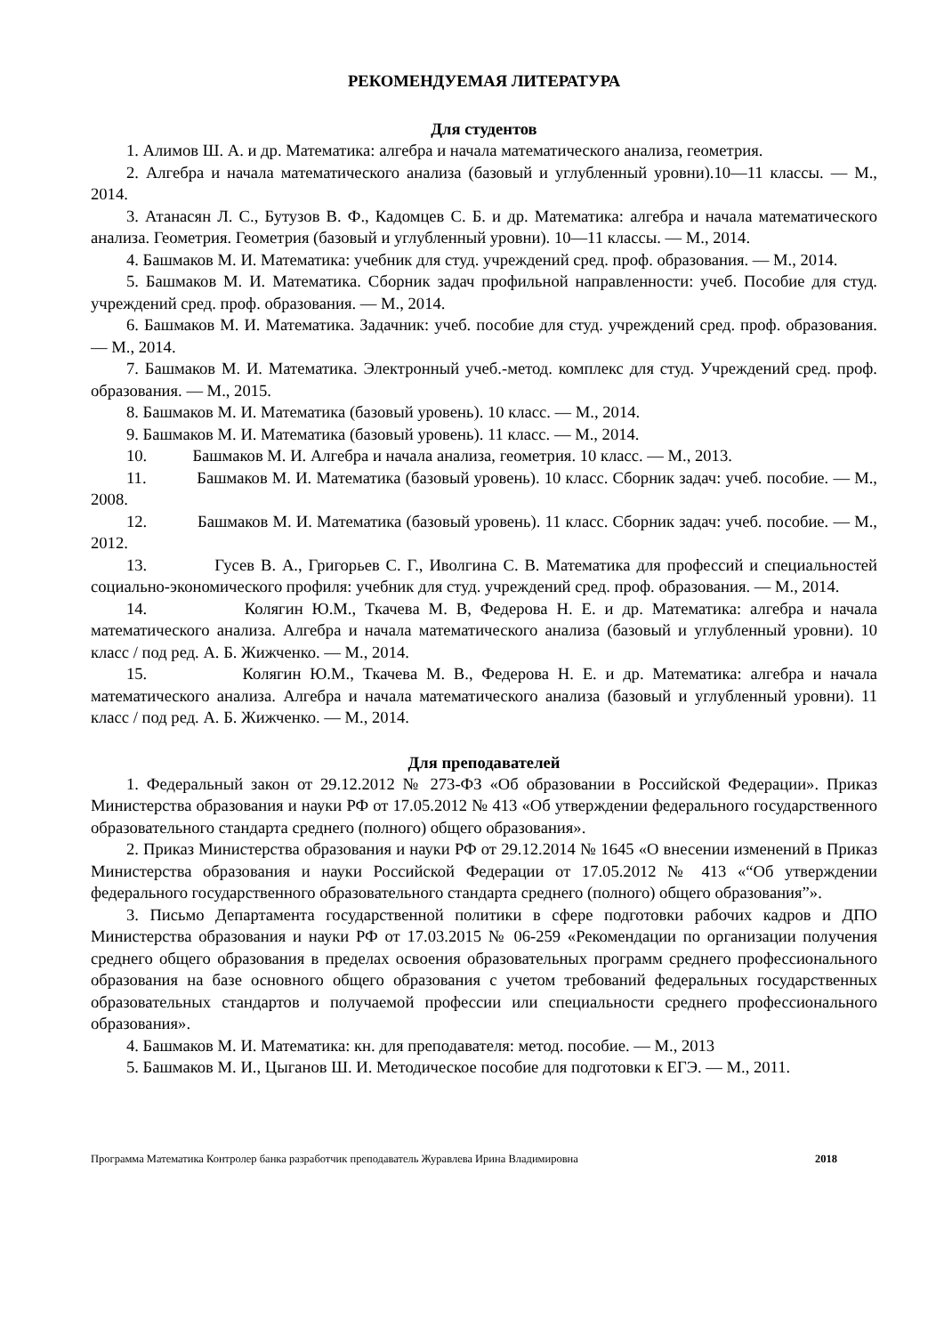РЕКОМЕНДУЕМАЯ ЛИТЕРАТУРА
Для студентов
1. Алимов Ш. А. и др. Математика: алгебра и начала математического анализа, геометрия.
2. Алгебра и начала математического анализа (базовый и углубленный уровни).10—11 классы. — М., 2014.
3. Атанасян Л. С., Бутузов В. Ф., Кадомцев С. Б. и др. Математика: алгебра и начала математического анализа. Геометрия. Геометрия (базовый и углубленный уровни). 10—11 классы. — М., 2014.
4. Башмаков М. И. Математика: учебник для студ. учреждений сред. проф. образования. — М., 2014.
5. Башмаков М. И. Математика. Сборник задач профильной направленности: учеб. Пособие для студ. учреждений сред. проф. образования. — М., 2014.
6. Башмаков М. И. Математика. Задачник: учеб. пособие для студ. учреждений сред. проф. образования. — М., 2014.
7. Башмаков М. И. Математика. Электронный учеб.-метод. комплекс для студ. Учреждений сред. проф. образования. — М., 2015.
8. Башмаков М. И. Математика (базовый уровень). 10 класс. — М., 2014.
9. Башмаков М. И. Математика (базовый уровень). 11 класс. — М., 2014.
10. Башмаков М. И. Алгебра и начала анализа, геометрия. 10 класс. — М., 2013.
11. Башмаков М. И. Математика (базовый уровень). 10 класс. Сборник задач: учеб. пособие. — М., 2008.
12. Башмаков М. И. Математика (базовый уровень). 11 класс. Сборник задач: учеб. пособие. — М., 2012.
13. Гусев В. А., Григорьев С. Г., Иволгина С. В. Математика для профессий и специальностей социально-экономического профиля: учебник для студ. учреждений сред. проф. образования. — М., 2014.
14. Колягин Ю.М., Ткачева М. В, Федерова Н. Е. и др. Математика: алгебра и начала математического анализа. Алгебра и начала математического анализа (базовый и углубленный уровни). 10 класс / под ред. А. Б. Жижченко. — М., 2014.
15. Колягин Ю.М., Ткачева М. В., Федерова Н. Е. и др. Математика: алгебра и начала математического анализа. Алгебра и начала математического анализа (базовый и углубленный уровни). 11 класс / под ред. А. Б. Жижченко. — М., 2014.
Для преподавателей
1. Федеральный закон от 29.12.2012 № 273-ФЗ «Об образовании в Российской Федерации». Приказ Министерства образования и науки РФ от 17.05.2012 № 413 «Об утверждении федерального государственного образовательного стандарта среднего (полного) общего образования».
2. Приказ Министерства образования и науки РФ от 29.12.2014 № 1645 «О внесении изменений в Приказ Министерства образования и науки Российской Федерации от 17.05.2012 № 413 «“Об утверждении федерального государственного образовательного стандарта среднего (полного) общего образования”».
3. Письмо Департамента государственной политики в сфере подготовки рабочих кадров и ДПО Министерства образования и науки РФ от 17.03.2015 № 06-259 «Рекомендации по организации получения среднего общего образования в пределах освоения образовательных программ среднего профессионального образования на базе основного общего образования с учетом требований федеральных государственных образовательных стандартов и получаемой профессии или специальности среднего профессионального образования».
4. Башмаков М. И. Математика: кн. для преподавателя: метод. пособие. — М., 2013
5. Башмаков М. И., Цыганов Ш. И. Методическое пособие для подготовки к ЕГЭ. — М., 2011.
Программа Математика Контролер банка разработчик преподаватель Журавлева Ирина Владимировна 2018